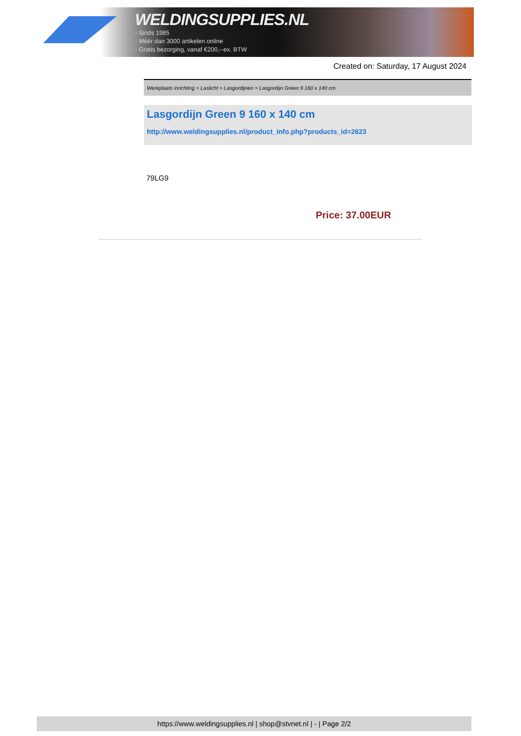WELDINGSUPPLIES.NL
- Sinds 1985
- Méér dan 3000 artikelen online
- Gratis bezorging, vanaf €200,--ex. BTW
Created on: Saturday, 17 August 2024
Werkplaats inrichting > Laslicht > Lasgordijnen > Lasgordijn Green 9 160 x 140 cm
Lasgordijn Green 9 160 x 140 cm
http://www.weldingsupplies.nl/product_info.php?products_id=2623
79LG9
Price: 37.00EUR
https://www.weldingsupplies.nl | shop@stvnet.nl | - | Page 2/2